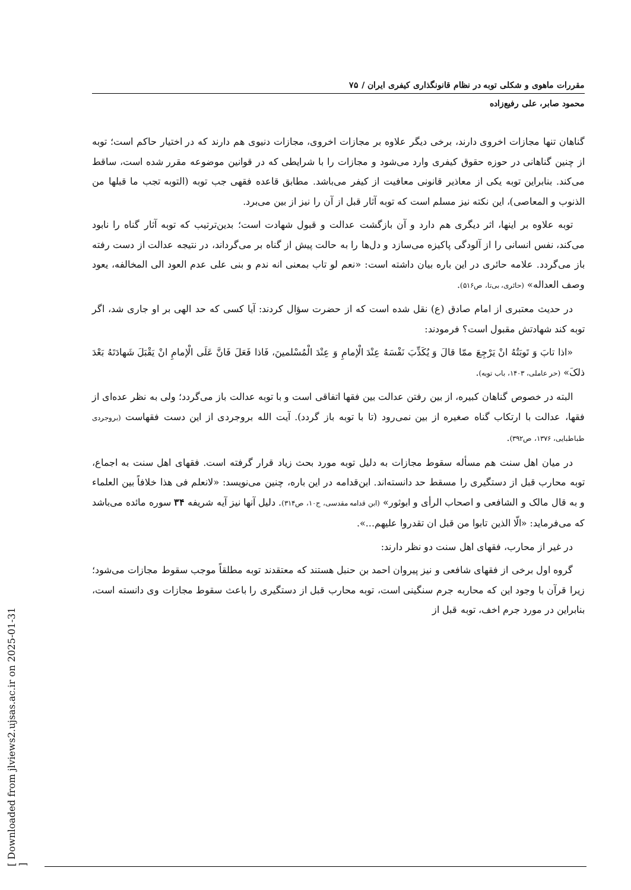[ Downloaded from jlviews2.ujsas.ac.ir on 2025-01-31 ]
مقررات ماهوی و شکلی توبه در نظام قانونگذاری کیفری ایران / ۷۵
محمود صابر، علی رفیع‌زاده
گناهان تنها مجازات اخروی دارند، برخی دیگر علاوه بر مجازات اخروی، مجازات دنیوی هم دارند که در اختیار حاکم است؛ توبه از چنین گناهانی در حوزه حقوق کیفری وارد می‌شود و مجازات را با شرایطی که در قوانین موضوعه مقرر شده است، ساقط می‌کند. بنابراین توبه یکی از معاذیر قانونی معافیت از کیفر می‌باشد. مطابق قاعده فقهی جب توبه (التوبه تجب ما قبلها من الذنوب و المعاصی)، این نکته نیز مسلم است که توبه آثار قبل از آن را نیز از بین می‌برد.
توبه علاوه بر اینها، اثر دیگری هم دارد و آن بازگشت عدالت و قبول شهادت است؛ بدین‌ترتیب که توبه آثار گناه را نابود می‌کند، نفس انسانی را از آلودگی پاکیزه می‌سازد و دل‌ها را به حالت پیش از گناه بر می‌گرداند، در نتیجه عدالت از دست رفته باز می‌گردد. علامه حائری در این باره بیان داشته است: «نعم لو تاب بمعنی انه ندم و بنی علی عدم العود الی المخالفه، یعود وصف العداله» (حائری، بی‌تا، ص۵۱۶).
در حدیث معتبری از امام صادق (ع) نقل شده است که از حضرت سؤال کردند: آیا کسی که حد الهی بر او جاری شد، اگر توبه کند شهادتش مقبول است؟ فرمودند:
«اذا تابَ وَ تَوبَتُهُ انْ یَرْجِعَ ممّا قالَ وَ یُکَذِّبَ نَفْسَهُ عِنْدَ الْإمامِ وَ عِنْدَ الْمُسْلمینَ، فَاذا فَعَلَ فَانَّ عَلَی الْإمامِ انْ یَقْبَلَ شَهادَتَهُ بَعْدَ ذلکَ» (حر عاملی، ۱۴۰۳، باب توبه).
البته در خصوص گناهان کبیره، از بین رفتن عدالت بین فقها اتفاقی است و با توبه عدالت باز می‌گردد؛ ولی به نظر عده‌ای از فقها، عدالت با ارتکاب گناه صغیره از بین نمی‌رود (تا با توبه باز گردد). آیت الله بروجردی از این دست فقهاست (بروجردی طباطبایی، ۱۳۷۶، ص۳۹۲).
در میان اهل سنت هم مسأله سقوط مجازات به دلیل توبه مورد بحث زیاد قرار گرفته است. فقهای اهل سنت به اجماع، توبه محارب قبل از دستگیری را مسقط حد دانسته‌اند. ابن‌قدامه در این باره، چنین می‌نویسد: «لانعلم فی هذا خلافاً بین العلماء و به قال مالک و الشافعی و اصحاب الرأی و ابوثور» (ابن قدامه مقدسی، ج۱۰، ص۳۱۴). دلیل آنها نیز آیه شریفه ۳۴ سوره مائده می‌باشد که می‌فرماید: «الّا الذین تابوا من قبل ان تقدروا علیهم...».
در غیر از محارب، فقهای اهل سنت دو نظر دارند:
گروه اول برخی از فقهای شافعی و نیز پیروان احمد بن حنبل هستند که معتقدند توبه مطلقاً موجب سقوط مجازات می‌شود؛ زیرا قرآن با وجود این که محاربه جرم سنگینی است، توبه محارب قبل از دستگیری را باعث سقوط مجازات وی دانسته است، بنابراین در مورد جرم اخف، توبه قبل از